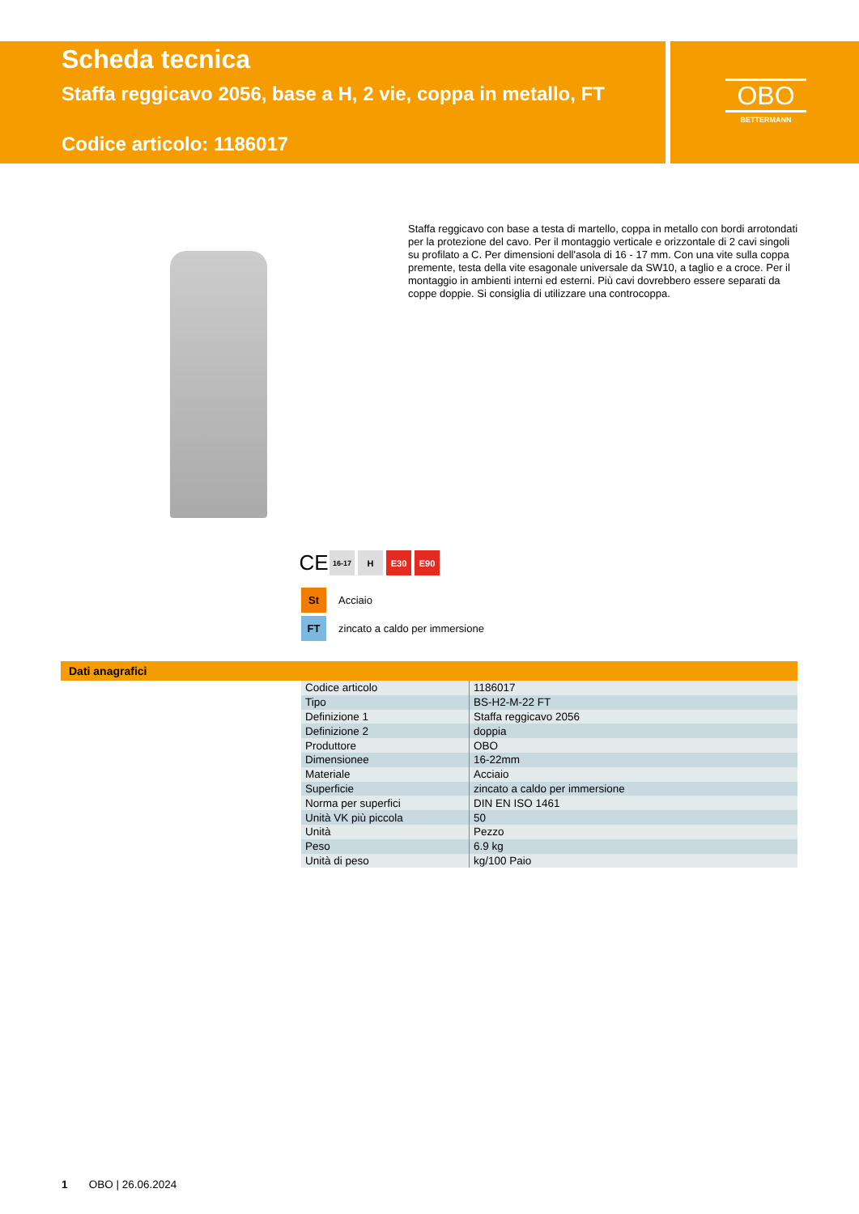Scheda tecnica
Staffa reggicavo 2056, base a H, 2 vie, coppa in metallo, FT
Codice articolo: 1186017
OBO
BETTERMANN
Staffa reggicavo con base a testa di martello, coppa in metallo con bordi arrotondati per la protezione del cavo. Per il montaggio verticale e orizzontale di 2 cavi singoli su profilato a C. Per dimensioni dell'asola di 16 - 17 mm. Con una vite sulla coppa premente, testa della vite esagonale universale da SW10, a taglio e a croce. Per il montaggio in ambienti interni ed esterni. Più cavi dovrebbero essere separati da coppe doppie. Si consiglia di utilizzare una controcoppa.
CE
16-17
H E30 E90
St Acciaio
FT zincato a caldo per immersione
Dati anagrafici
| Codice articolo | 1186017 |
| Tipo | BS-H2-M-22 FT |
| Definizione 1 | Staffa reggicavo 2056 |
| Definizione 2 | doppia |
| Produttore | OBO |
| Dimensionee | 16-22mm |
| Materiale | Acciaio |
| Superficie | zincato a caldo per immersione |
| Norma per superfici | DIN EN ISO 1461 |
| Unità VK più piccola | 50 |
| Unità | Pezzo |
| Peso | 6.9 kg |
| Unità di peso | kg/100 Paio |
1 OBO | 26.06.2024